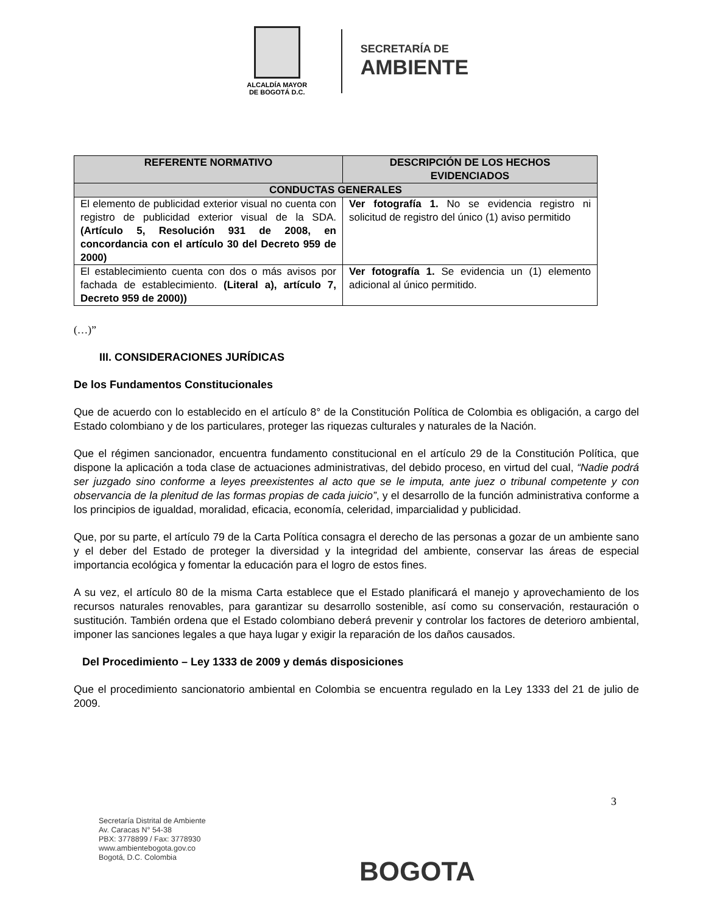ALCALDÍA MAYOR
DE BOGOTÁ D.C.
SECRETARÍA DE
AMBIENTE
| REFERENTE NORMATIVO | DESCRIPCIÓN DE LOS HECHOS EVIDENCIADOS |
| --- | --- |
| CONDUCTAS GENERALES | |
| El elemento de publicidad exterior visual no cuenta con registro de publicidad exterior visual de la SDA. (Artículo 5, Resolución 931 de 2008, en concordancia con el artículo 30 del Decreto 959 de 2000) | Ver fotografía 1. No se evidencia registro ni solicitud de registro del único (1) aviso permitido |
| El establecimiento cuenta con dos o más avisos por fachada de establecimiento. (Literal a), artículo 7, Decreto 959 de 2000)) | Ver fotografía 1. Se evidencia un (1) elemento adicional al único permitido. |
(…)”
III. CONSIDERACIONES JURÍDICAS
De los Fundamentos Constitucionales
Que de acuerdo con lo establecido en el artículo 8° de la Constitución Política de Colombia es obligación, a cargo del Estado colombiano y de los particulares, proteger las riquezas culturales y naturales de la Nación.
Que el régimen sancionador, encuentra fundamento constitucional en el artículo 29 de la Constitución Política, que dispone la aplicación a toda clase de actuaciones administrativas, del debido proceso, en virtud del cual, “Nadie podrá ser juzgado sino conforme a leyes preexistentes al acto que se le imputa, ante juez o tribunal competente y con observancia de la plenitud de las formas propias de cada juicio”, y el desarrollo de la función administrativa conforme a los principios de igualdad, moralidad, eficacia, economía, celeridad, imparcialidad y publicidad.
Que, por su parte, el artículo 79 de la Carta Política consagra el derecho de las personas a gozar de un ambiente sano y el deber del Estado de proteger la diversidad y la integridad del ambiente, conservar las áreas de especial importancia ecológica y fomentar la educación para el logro de estos fines.
A su vez, el artículo 80 de la misma Carta establece que el Estado planificará el manejo y aprovechamiento de los recursos naturales renovables, para garantizar su desarrollo sostenible, así como su conservación, restauración o sustitución. También ordena que el Estado colombiano deberá prevenir y controlar los factores de deterioro ambiental, imponer las sanciones legales a que haya lugar y exigir la reparación de los daños causados.
Del Procedimiento – Ley 1333 de 2009 y demás disposiciones
Que el procedimiento sancionatorio ambiental en Colombia se encuentra regulado en la Ley 1333 del 21 de julio de 2009.
3
Secretaría Distrital de Ambiente
Av. Caracas N° 54-38
PBX: 3778899 / Fax: 3778930
www.ambientebogota.gov.co
Bogotá, D.C. Colombia
BOGOTA